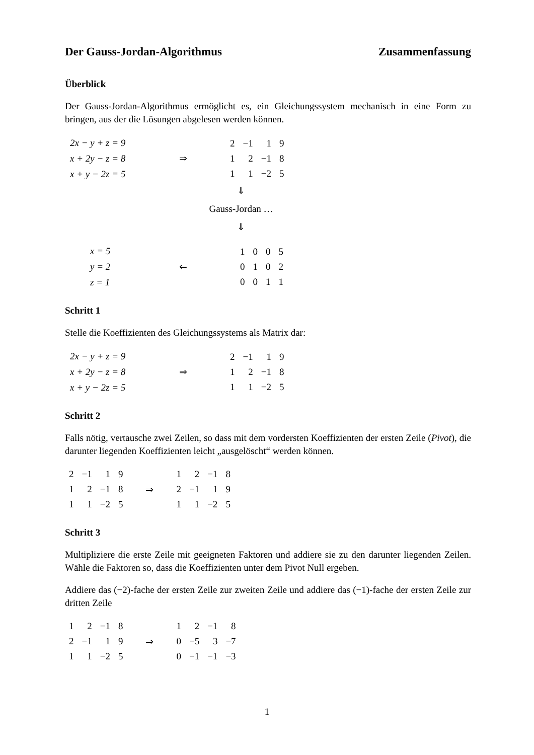Der Gauss-Jordan-Algorithmus Zusammenfassung
Überblick
Der Gauss-Jordan-Algorithmus ermöglicht es, ein Gleichungssystem mechanisch in eine Form zu bringen, aus der die Lösungen abgelesen werden können.
2x − y + z = 9
x + 2y − z = 8
x + y − 2z = 5
⇒
| 2 | −1 | 1 | 9 |
| 1 | 2 | −1 | 8 |
| 1 | 1 | −2 | 5 |
⇓
Gauss-Jordan …
⇓
x = 5
y = 2
z = 1
⇐
| 1 | 0 | 0 | 5 |
| 0 | 1 | 0 | 2 |
| 0 | 0 | 1 | 1 |
Schritt 1
Stelle die Koeffizienten des Gleichungssystems als Matrix dar:
2x − y + z = 9
x + 2y − z = 8
x + y − 2z = 5
⇒
| 2 | −1 | 1 | 9 |
| 1 | 2 | −1 | 8 |
| 1 | 1 | −2 | 5 |
Schritt 2
Falls nötig, vertausche zwei Zeilen, so dass mit dem vordersten Koeffizienten der ersten Zeile (Pivot), die darunter liegenden Koeffizienten leicht „ausgelöscht“ werden können.
| 2 | −1 | 1 | 9 |
| 1 | 2 | −1 | 8 |
| 1 | 1 | −2 | 5 |
⇒
| 1 | 2 | −1 | 8 |
| 2 | −1 | 1 | 9 |
| 1 | 1 | −2 | 5 |
Schritt 3
Multipliziere die erste Zeile mit geeigneten Faktoren und addiere sie zu den darunter liegenden Zeilen. Wähle die Faktoren so, dass die Koeffizienten unter dem Pivot Null ergeben.
Addiere das (−2)-fache der ersten Zeile zur zweiten Zeile und addiere das (−1)-fache der ersten Zeile zur dritten Zeile
| 1 | 2 | −1 | 8 |
| 2 | −1 | 1 | 9 |
| 1 | 1 | −2 | 5 |
⇒
| 1 | 2 | −1 | 8 |
| 0 | −5 | 3 | −7 |
| 0 | −1 | −1 | −3 |
1